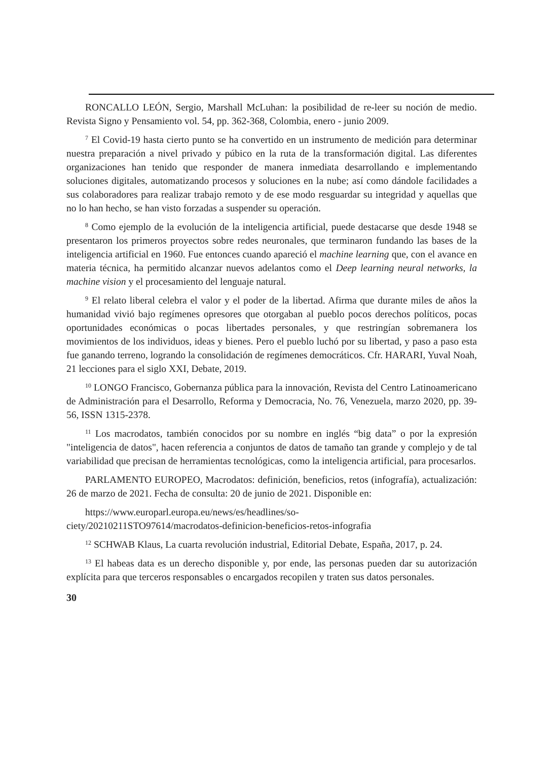RONCALLO LEÓN, Sergio, Marshall McLuhan: la posibilidad de re-leer su noción de medio. Revista Signo y Pensamiento vol. 54, pp. 362-368, Colombia, enero - junio 2009.
<sup>7</sup> El Covid-19 hasta cierto punto se ha convertido en un instrumento de medición para determinar nuestra preparación a nivel privado y púbico en la ruta de la transformación digital. Las diferentes organizaciones han tenido que responder de manera inmediata desarrollando e implementando soluciones digitales, automatizando procesos y soluciones en la nube; así como dándole facilidades a sus colaboradores para realizar trabajo remoto y de ese modo resguardar su integridad y aquellas que no lo han hecho, se han visto forzadas a suspender su operación.
<sup>8</sup> Como ejemplo de la evolución de la inteligencia artificial, puede destacarse que desde 1948 se presentaron los primeros proyectos sobre redes neuronales, que terminaron fundando las bases de la inteligencia artificial en 1960. Fue entonces cuando apareció el machine learning que, con el avance en materia técnica, ha permitido alcanzar nuevos adelantos como el Deep learning neural networks, la machine vision y el procesamiento del lenguaje natural.
<sup>9</sup> El relato liberal celebra el valor y el poder de la libertad. Afirma que durante miles de años la humanidad vivió bajo regímenes opresores que otorgaban al pueblo pocos derechos políticos, pocas oportunidades económicas o pocas libertades personales, y que restringían sobremanera los movimientos de los individuos, ideas y bienes. Pero el pueblo luchó por su libertad, y paso a paso esta fue ganando terreno, logrando la consolidación de regímenes democráticos. Cfr. HARARI, Yuval Noah, 21 lecciones para el siglo XXI, Debate, 2019.
<sup>10</sup> LONGO Francisco, Gobernanza pública para la innovación, Revista del Centro Latinoamericano de Administración para el Desarrollo, Reforma y Democracia, No. 76, Venezuela, marzo 2020, pp. 39-56, ISSN 1315-2378.
<sup>11</sup> Los macrodatos, también conocidos por su nombre en inglés “big data” o por la expresión "inteligencia de datos", hacen referencia a conjuntos de datos de tamaño tan grande y complejo y de tal variabilidad que precisan de herramientas tecnológicas, como la inteligencia artificial, para procesarlos.
PARLAMENTO EUROPEO, Macrodatos: definición, beneficios, retos (infografía), actualización: 26 de marzo de 2021. Fecha de consulta: 20 de junio de 2021. Disponible en:
https://www.europarl.europa.eu/news/es/headlines/so-
ciety/20210211STO97614/macrodatos-definicion-beneficios-retos-infografia
<sup>12</sup> SCHWAB Klaus, La cuarta revolución industrial, Editorial Debate, España, 2017, p. 24.
<sup>13</sup> El habeas data es un derecho disponible y, por ende, las personas pueden dar su autorización explícita para que terceros responsables o encargados recopilen y traten sus datos personales.
30